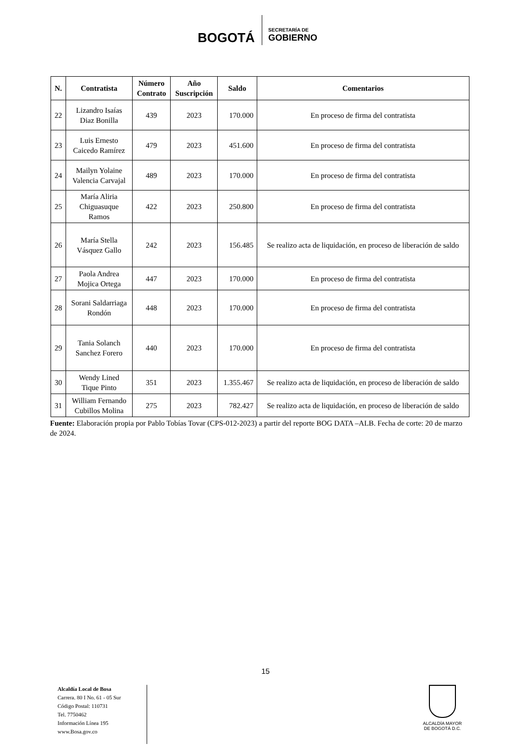BOGOTÁ
SECRETARÍA DE
GOBIERNO
| N. | Contratista | Número Contrato | Año Suscripción | Saldo | Comentarios |
| --- | --- | --- | --- | --- | --- |
| 22 | Lizandro Isaías Diaz Bonilla | 439 | 2023 | 170.000 | En proceso de firma del contratista |
| 23 | Luis Ernesto Caicedo Ramírez | 479 | 2023 | 451.600 | En proceso de firma del contratista |
| 24 | Mailyn Yolaine Valencia Carvajal | 489 | 2023 | 170.000 | En proceso de firma del contratista |
| 25 | María Aliria Chiguasuque Ramos | 422 | 2023 | 250.800 | En proceso de firma del contratista |
| 26 | María Stella Vásquez Gallo | 242 | 2023 | 156.485 | Se realizo acta de liquidación, en proceso de liberación de saldo |
| 27 | Paola Andrea Mojica Ortega | 447 | 2023 | 170.000 | En proceso de firma del contratista |
| 28 | Sorani Saldarriaga Rondón | 448 | 2023 | 170.000 | En proceso de firma del contratista |
| 29 | Tania Solanch Sanchez Forero | 440 | 2023 | 170.000 | En proceso de firma del contratista |
| 30 | Wendy Lined Tique Pinto | 351 | 2023 | 1.355.467 | Se realizo acta de liquidación, en proceso de liberación de saldo |
| 31 | William Fernando Cubillos Molina | 275 | 2023 | 782.427 | Se realizo acta de liquidación, en proceso de liberación de saldo |
Fuente: Elaboración propia por Pablo Tobías Tovar (CPS-012-2023) a partir del reporte BOG DATA –ALB. Fecha de corte: 20 de marzo de 2024.
15
Alcaldía Local de Bosa
Carrera. 80 I No. 61 - 05 Sur
Código Postal: 110731
Tel. 7750462
Información Línea 195
www.Bosa.gov.co
ALCALDÍA MAYOR
DE BOGOTÁ D.C.